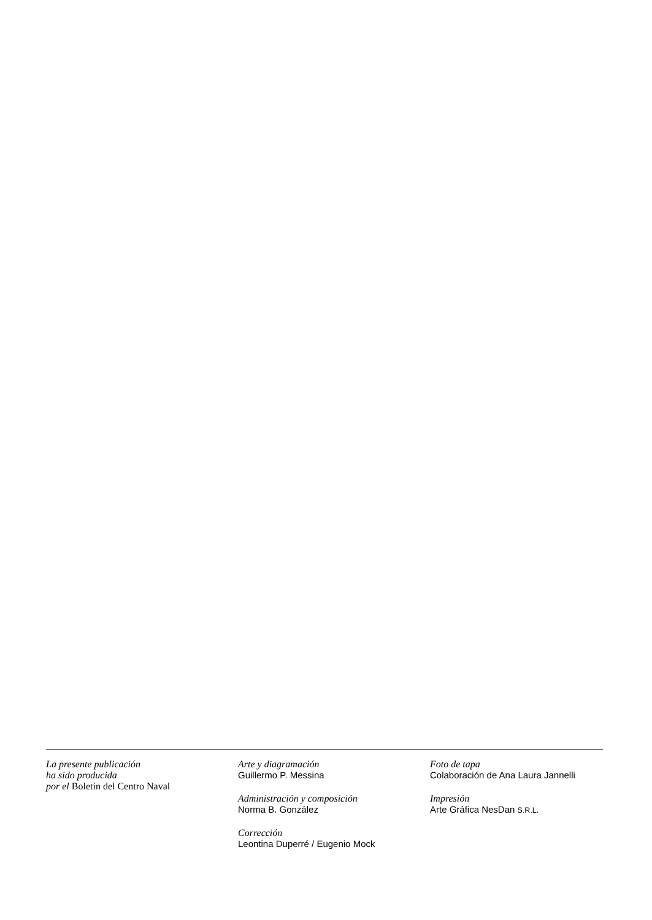La presente publicación
ha sido producida
por el Boletín del Centro Naval
Arte y diagramación
Guillermo P. Messina
Administración y composición
Norma B. González
Corrección
Leontina Duperré / Eugenio Mock
Foto de tapa
Colaboración de Ana Laura Jannelli
Impresión
Arte Gráfica NesDan S.R.L.